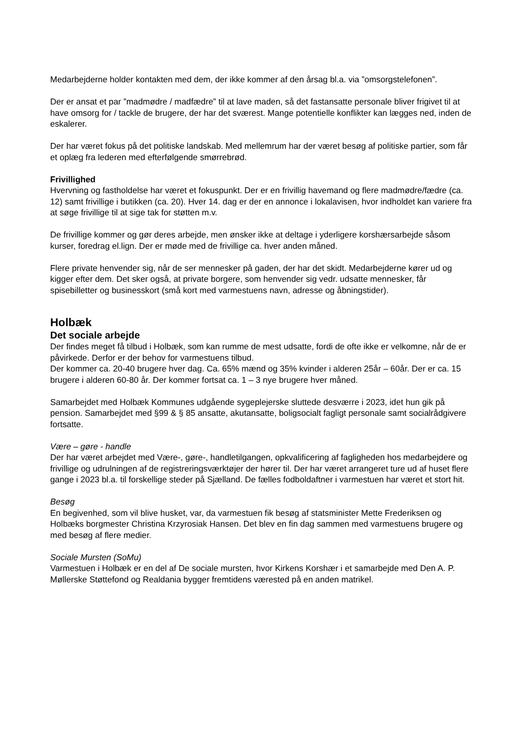Medarbejderne holder kontakten med dem, der ikke kommer af den årsag bl.a. via ”omsorgstelefonen”.
Der er ansat et par ”madmødre / madfædre” til at lave maden, så det fastansatte personale bliver frigivet til at have omsorg for / tackle de brugere, der har det sværest. Mange potentielle konflikter kan lægges ned, inden de eskalerer.
Der har været fokus på det politiske landskab. Med mellemrum har der været besøg af politiske partier, som får et oplæg fra lederen med efterfølgende smørrebrød.
Frivillighed
Hvervning og fastholdelse har været et fokuspunkt. Der er en frivillig havemand og flere madmødre/fædre (ca. 12) samt frivillige i butikken (ca. 20). Hver 14. dag er der en annonce i lokalavisen, hvor indholdet kan variere fra at søge frivillige til at sige tak for støtten m.v.
De frivillige kommer og gør deres arbejde, men ønsker ikke at deltage i yderligere korshærsarbejde såsom kurser, foredrag el.lign. Der er møde med de frivillige ca. hver anden måned.
Flere private henvender sig, når de ser mennesker på gaden, der har det skidt. Medarbejderne kører ud og kigger efter dem. Det sker også, at private borgere, som henvender sig vedr. udsatte mennesker, får spisebilletter og businesskort (små kort med varmestuens navn, adresse og åbningstider).
Holbæk
Det sociale arbejde
Der findes meget få tilbud i Holbæk, som kan rumme de mest udsatte, fordi de ofte ikke er velkomne, når de er påvirkede. Derfor er der behov for varmestuens tilbud.
Der kommer ca. 20-40 brugere hver dag. Ca. 65% mænd og 35% kvinder i alderen 25år – 60år. Der er ca. 15 brugere i alderen 60-80 år. Der kommer fortsat ca. 1 – 3 nye brugere hver måned.
Samarbejdet med Holbæk Kommunes udgående sygeplejerske sluttede desværre i 2023, idet hun gik på pension. Samarbejdet med §99 & § 85 ansatte, akutansatte, boligsocialt fagligt personale samt socialrådgivere fortsatte.
Være – gøre - handle
Der har været arbejdet med Være-, gøre-, handletilgangen, opkvalificering af fagligheden hos medarbejdere og frivillige og udrulningen af de registreringsværktøjer der hører til. Der har været arrangeret ture ud af huset flere gange i 2023 bl.a. til forskellige steder på Sjælland. De fælles fodboldaftner i varmestuen har været et stort hit.
Besøg
En begivenhed, som vil blive husket, var, da varmestuen fik besøg af statsminister Mette Frederiksen og Holbæks borgmester Christina Krzyrosiak Hansen. Det blev en fin dag sammen med varmestuens brugere og med besøg af flere medier.
Sociale Mursten (SoMu)
Varmestuen i Holbæk er en del af De sociale mursten, hvor Kirkens Korshær i et samarbejde med Den A. P. Møllerske Støttefond og Realdania bygger fremtidens værested på en anden matrikel.